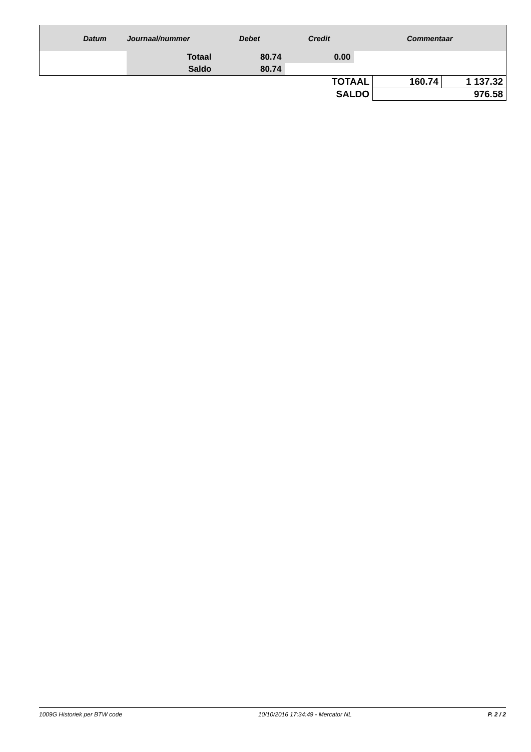| | Datum | Journaal/nummer | Debet | Credit | Commentaar | | |
| --- | --- | --- | --- | --- | --- | --- | --- |
| | | Totaal | 80.74 | 0.00 | | | |
| | | Saldo | 80.74 | | | | |
| TOTAAL | | | | | | 160.74 | 1 137.32 |
| SALDO | | | | | | 976.58 | |
1009G Historiek per BTW code 10/10/2016 17:34:49 - Mercator NL P. 2 / 2